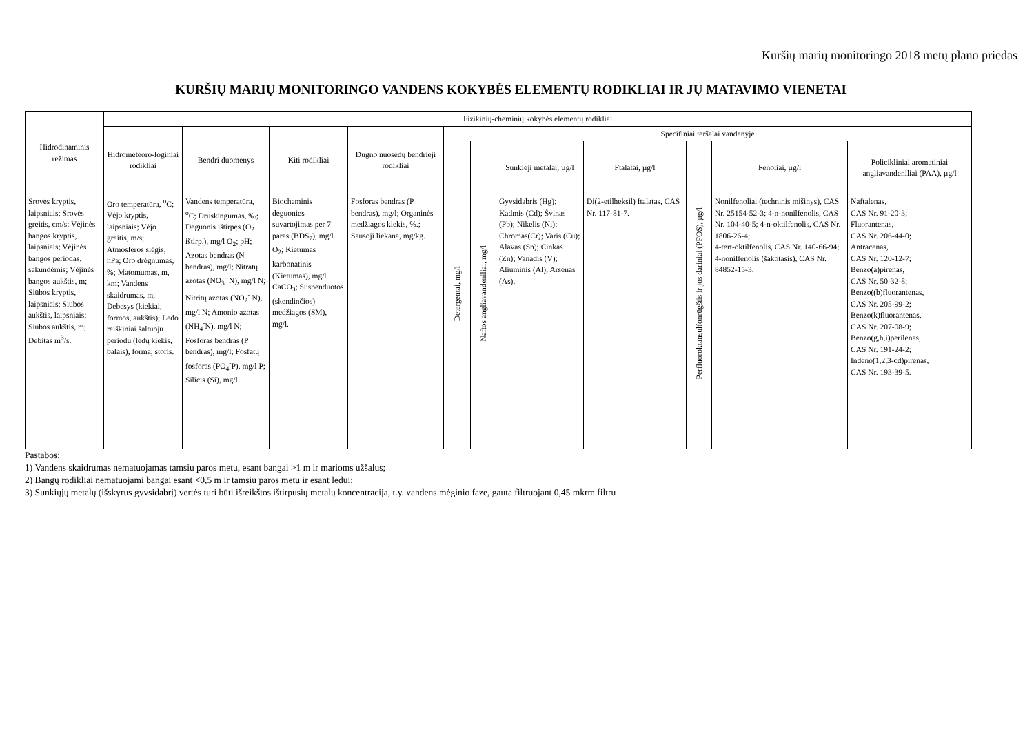Kuršių marių monitoringo 2018 metų plano priedas
KURŠIŲ MARIŲ MONITORINGO VANDENS KOKYBĖS ELEMENTŲ RODIKLIAI IR JŲ MATAVIMO VIENETAI
| Hidrodinaminis režimas | Fizikinių-cheminių kokybės elementų rodikliai | | | | | | | | | | |
| --- | --- | --- | --- | --- | --- | --- | --- | --- | --- | --- | --- |
| | Hidrometeoro-loginiai rodikliai | Bendri duomenys | Kiti rodikliai | Dugno nuosėdų bendrieji rodikliai | Specifiniai teršalai vandenyje | | | | | | |
| | | | | | Detergentai, mg/l | Naftos angliavandeniliai, mg/l | Sunkieji metalai, µg/l | Ftalatai, µg/l | Perfluoroktansulfonrūgštis ir jos dariniai (PFOS), µg/l | Fenoliai, µg/l | Policikliniai aromatiniai angliavandeniliai (PAA), µg/l |
| Srovės kryptis, laipsniais; Srovės greitis, cm/s; Vėjinės bangos kryptis, laipsniais; Vėjinės bangos periodas, sekundėmis; Vėjinės bangos aukštis, m; Siūbos kryptis, laipsniais; Siūbos aukštis, laipsniais; Siūbos aukštis, m; Debitas m<sup>3</sup>/s. | Oro temperatūra, <sup>o</sup>C; Vėjo kryptis, laipsniais; Vėjo greitis, m/s; Atmosferos slėgis, hPa; Oro drėgnumas, %; Matomumas, m, km; Vandens skaidrumas, m; Debesys (kiekiai, formos, aukštis); Ledo reiškiniai šaltuoju periodu (ledų kiekis, balais), forma, storis. | Vandens temperatūra, <sup>o</sup>C; Druskingumas, ‰; Deguonis ištirpęs (O<sub>2</sub> ištirp.), mg/l O<sub>2</sub>; pH; Azotas bendras (N bendras), mg/l; Nitratų azotas (NO<sub>3</sub><sup>-</sup> N), mg/l N; Nitritų azotas (NO<sub>2</sub><sup>-</sup> N), mg/l N; Amonio azotas (NH<sub>4</sub><sup>-</sup>N), mg/l N; Fosforas bendras (P bendras), mg/l; Fosfatų fosforas (PO<sub>4</sub><sup>-</sup>P), mg/l P; Silicis (Si), mg/l. | Biocheminis deguonies suvartojimas per 7 paras (BDS<sub>7</sub>), mg/l O<sub>2</sub>; Kietumas karbonatinis (Kietumas), mg/l CaCO<sub>3</sub>; Suspenduotos (skendinčios) medžiagos (SM), mg/l. | Fosforas bendras (P bendras), mg/l; Organinės medžiagos kiekis, %.; Sausoji liekana, mg/kg. | | | Gyvsidabris (Hg); Kadmis (Cd); Švinas (Pb); Nikelis (Ni); Chromas(Cr); Varis (Cu); Alavas (Sn); Cinkas (Zn); Vanadis (V); Aliuminis (Al); Arsenas (As). | Di(2-etilheksil) ftalatas, CAS Nr. 117-81-7. | | Nonilfenoliai (techninis mišinys), CAS Nr. 25154-52-3; 4-n-nonilfenolis, CAS Nr. 104-40-5; 4-n-oktilfenolis, CAS Nr. 1806-26-4; 4-tert-oktilfenolis, CAS Nr. 140-66-94; 4-nonilfenolis (šakotasis), CAS Nr. 84852-15-3. | Naftalenas, CAS Nr. 91-20-3; Fluorantenas, CAS Nr. 206-44-0; Antracenas, CAS Nr. 120-12-7; Benzo(a)pirenas, CAS Nr. 50-32-8; Benzo((b)fluorantenas, CAS Nr. 205-99-2; Benzo(k)fluorantenas, CAS Nr. 207-08-9; Benzo(g,h,i)perilenas, CAS Nr. 191-24-2; Indeno(1,2,3-cd)pirenas, CAS Nr. 193-39-5. |
Pastabos:
1) Vandens skaidrumas nematuojamas tamsiu paros metu, esant bangai >1 m ir marioms užšalus;
2) Bangų rodikliai nematuojami bangai esant <0,5 m ir tamsiu paros metu ir esant ledui;
3) Sunkiųjų metalų (išskyrus gyvsidabrį) vertės turi būti išreikštos ištirpusių metalų koncentracija, t.y. vandens mėginio faze, gauta filtruojant 0,45 mkrm filtru